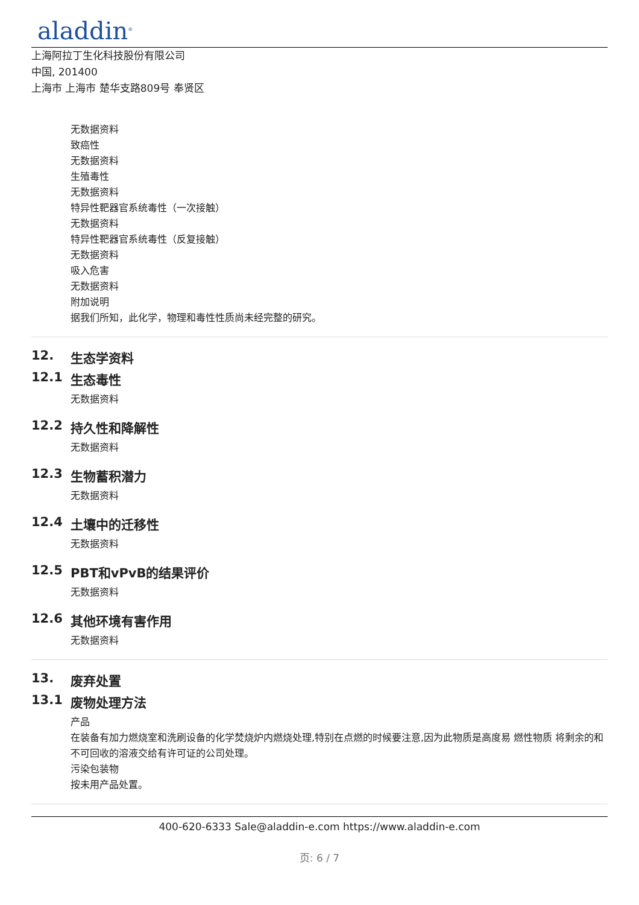aladdin<sup>®</sup>
上海阿拉丁生化科技股份有限公司
中国, 201400
上海市 上海市 楚华支路809号 奉贤区
无数据资料
致癌性
无数据资料
生殖毒性
无数据资料
特异性靶器官系统毒性（一次接触）
无数据资料
特异性靶器官系统毒性（反复接触）
无数据资料
吸入危害
无数据资料
附加说明
据我们所知，此化学，物理和毒性性质尚未经完整的研究。
12. 生态学资料
12.1 生态毒性
无数据资料
12.2 持久性和降解性
无数据资料
12.3 生物蓄积潜力
无数据资料
12.4 土壤中的迁移性
无数据资料
12.5 PBT和vPvB的结果评价
无数据资料
12.6 其他环境有害作用
无数据资料
13. 废弃处置
13.1 废物处理方法
产品
在装备有加力燃烧室和洗刷设备的化学焚烧炉内燃烧处理,特别在点燃的时候要注意,因为此物质是高度易 燃性物质 将剩余的和不可回收的溶液交给有许可证的公司处理。
污染包装物
按未用产品处置。
400-620-6333 Sale@aladdin-e.com https://www.aladdin-e.com
页: 6 / 7